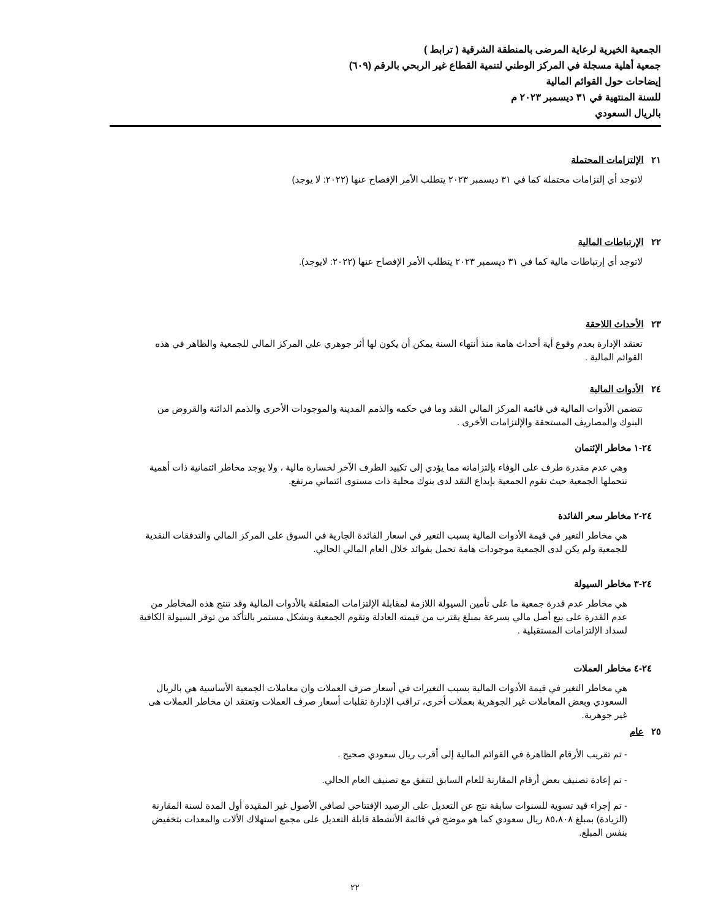الجمعية الخيرية لرعاية المرضى بالمنطقة الشرقية ( ترابط )
جمعية أهلية مسجلة في المركز الوطني لتنمية القطاع غير الربحي بالرقم (٦٠٩)
إيضاحات حول القوائم المالية
للسنة المنتهية في ٣١ ديسمبر ٢٠٢٣ م
بالريال السعودي
٢١ الإلتزامات المحتملة
لاتوجد أي إلتزامات محتملة كما في ٣١ ديسمبر ٢٠٢٣ يتطلب الأمر الإفصاح عنها (٢٠٢٢: لا يوجد)
٢٢ الإرتباطات المالية
لاتوجد أي إرتباطات مالية كما في ٣١ ديسمبر ٢٠٢٣ يتطلب الأمر الإفصاح عنها (٢٠٢٢: لايوجد).
٢٣ الأحداث اللاحقة
تعتقد الإدارة بعدم وقوع أية أحداث هامة منذ أنتهاء السنة يمكن أن يكون لها أثر جوهري علي المركز المالي للجمعية والظاهر في هذه القوائم المالية .
٢٤ الأدوات المالية
تتضمن الأدوات المالية في قائمة المركز المالي النقد وما في حكمه والذمم المدينة والموجودات الأخرى والذمم الدائنة والقروض من البنوك والمصاريف المستحقة والإلتزامات الأخرى .
٢٤-١ مخاطر الإئتمان
وهي عدم مقدرة طرف على الوفاء بإلتزاماته مما يؤدي إلى تكبيد الطرف الآخر لخسارة مالية ، ولا يوجد مخاطر ائتمانية ذات أهمية تتحملها الجمعية حيث تقوم الجمعية بإيداع النقد لدى بنوك محلية ذات مستوى ائتماني مرتفع.
٢٤-٢ مخاطر سعر الفائدة
هي مخاطر التغير في قيمة الأدوات المالية بسبب التغير في اسعار الفائدة الجارية في السوق على المركز المالي والتدفقات النقدية للجمعية ولم يكن لدى الجمعية موجودات هامة تحمل بفوائد خلال العام المالي الحالي.
٢٤-٣ مخاطر السيولة
هي مخاطر عدم قدرة جمعية ما على تأمين السيولة اللازمة لمقابلة الإلتزامات المتعلقة بالأدوات المالية وقد تنتج هذه المخاطر من عدم القدرة على بيع أصل مالي بسرعة بمبلغ يقترب من قيمته العادلة وتقوم الجمعية وبشكل مستمر بالتأكد من توفر السيولة الكافية لسداد الإلتزامات المستقبلية .
٢٤-٤ مخاطر العملات
هي مخاطر التغير في قيمة الأدوات المالية بسبب التغيرات في أسعار صرف العملات وان معاملات الجمعية الأساسية هي بالريال السعودي وبعض المعاملات غير الجوهرية بعملات أخرى، تراقب الإدارة تقلبات أسعار صرف العملات وتعتقد ان مخاطر العملات هى غير جوهرية.
٢٥ عام
- تم تقريب الأرقام الظاهرة في القوائم المالية إلى أقرب ريال سعودي صحيح .
- تم إعادة تصنيف بعض أرقام المقارنة للعام السابق لتتفق مع تصنيف العام الحالي.
- تم إجراء قيد تسوية للسنوات سابقة نتج عن التعديل على الرصيد الإفتتاحي لصافي الأصول غير المقيدة أول المدة لسنة المقارنة (الزيادة) بمبلغ ٨٥،٨٠٨ ريال سعودي كما هو موضح في قائمة الأنشطة قابلة التعديل على مجمع استهلاك الألات والمعدات بتخفيض بنفس المبلغ.
٢٢